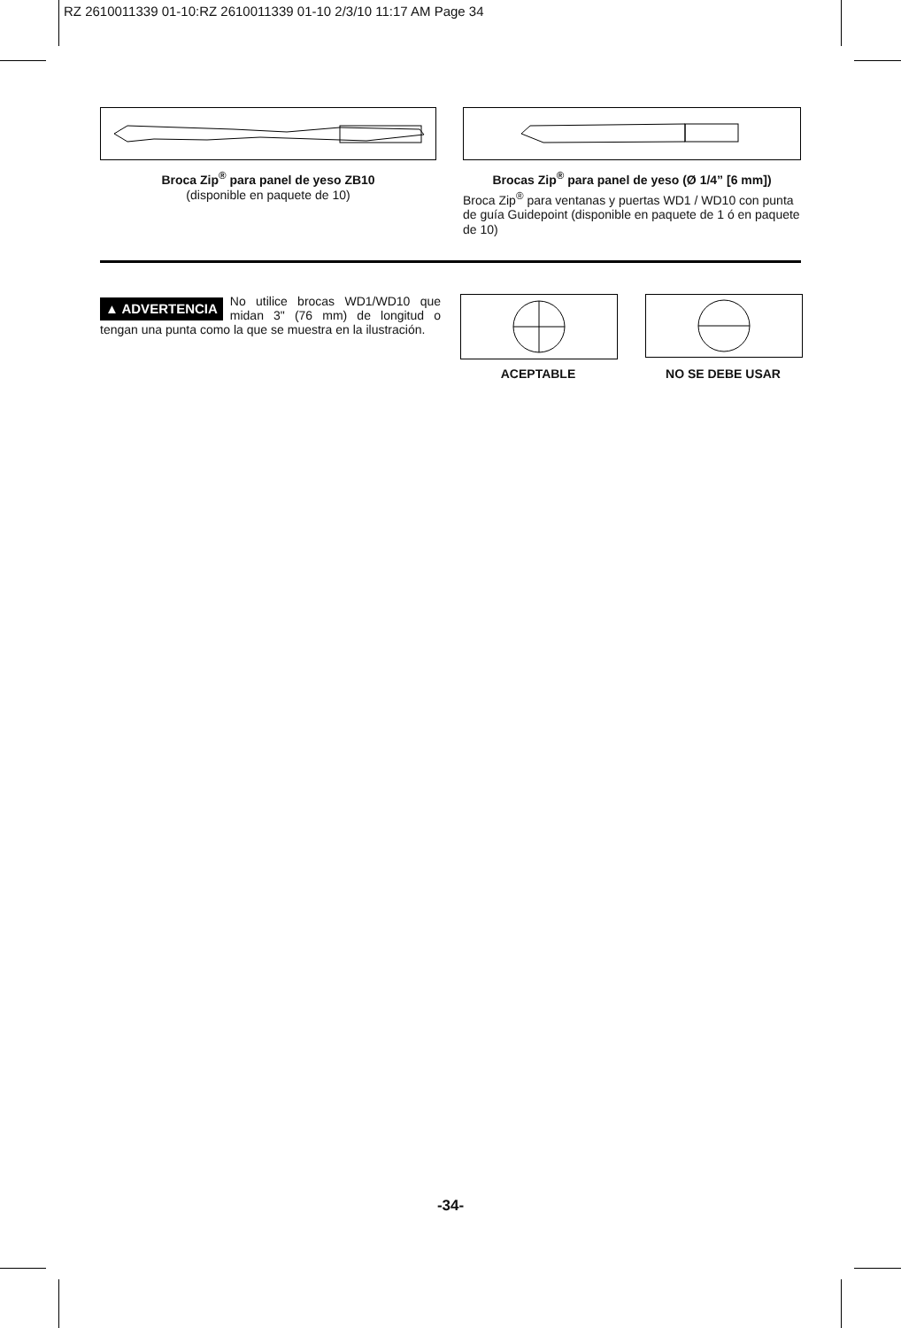RZ 2610011339 01-10:RZ 2610011339 01-10 2/3/10 11:17 AM Page 34
Broca Zip<sup>®</sup> para panel de yeso ZB10
(disponible en paquete de 10)
Brocas Zip<sup>®</sup> para panel de yeso (Ø 1/4” [6 mm])
Broca Zip<sup>®</sup> para ventanas y puertas WD1 / WD10 con punta de guía Guidepoint (disponible en paquete de 1 ó en paquete de 10)
▲ ADVERTENCIA No utilice brocas WD1/WD10 que midan 3" (76 mm) de longitud o tengan una punta como la que se muestra en la ilustración.
ACEPTABLE NO SE DEBE USAR
-34-